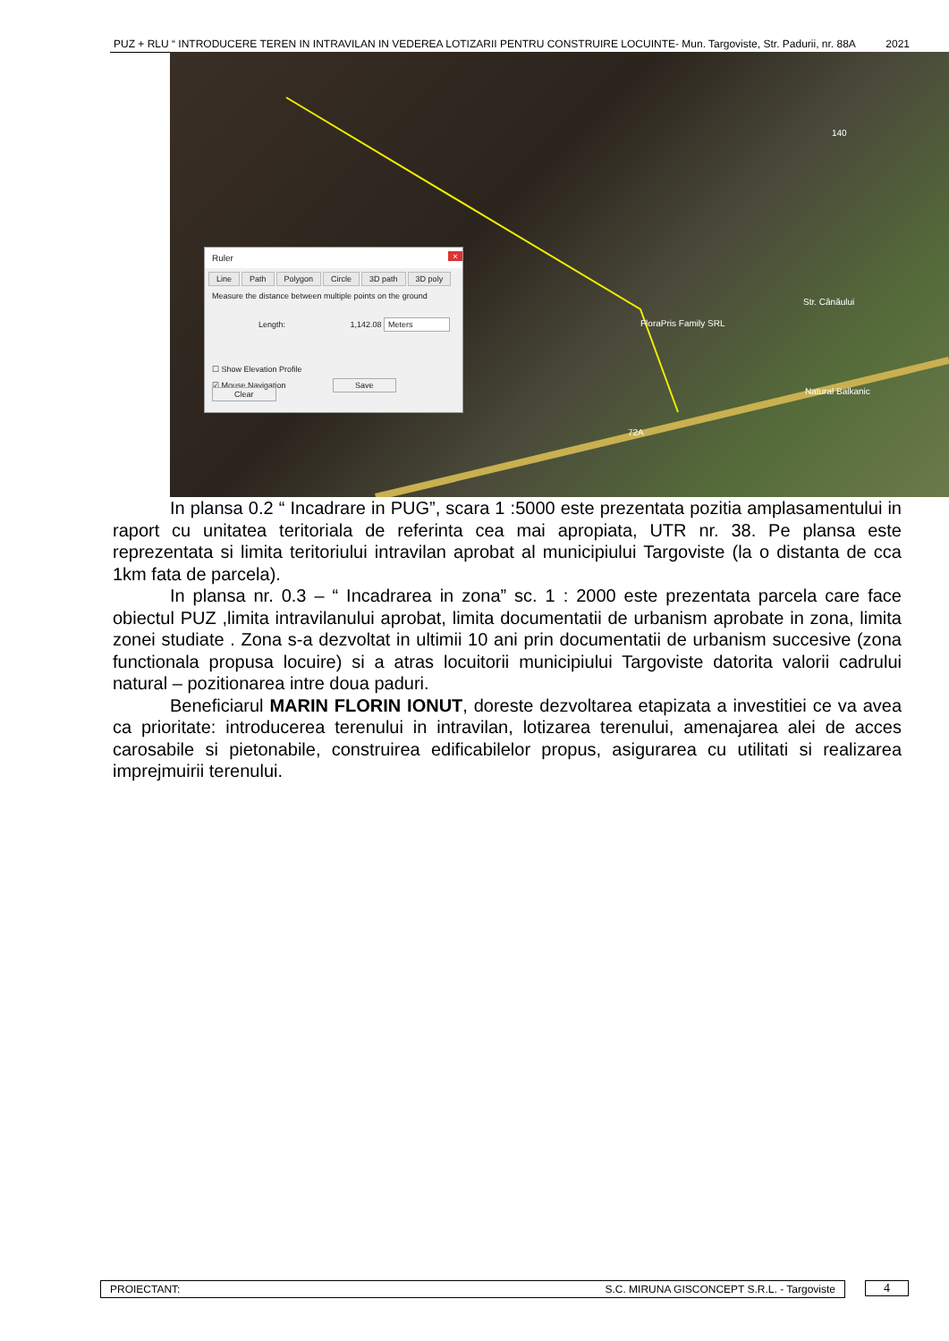PUZ + RLU “ INTRODUCERE TEREN IN INTRAVILAN IN VEDEREA LOTIZARII PENTRU CONSTRUIRE LOCUINTE- Mun. Targoviste, Str. Padurii, nr. 88A 2021
FloraPris Family SRL
Str. Cânăului
Natural Balkanic
140
72A
Ruler ×
Line Path Polygon Circle 3D path 3D poly
Measure the distance between multiple points on the ground
Length: 1,142.08 Meters
☐ Show Elevation Profile
☑ Mouse Navigation Save Clear
In plansa 0.2 “ Incadrare in PUG”, scara 1 :5000 este prezentata pozitia amplasamentului in raport cu unitatea teritoriala de referinta cea mai apropiata, UTR nr. 38. Pe plansa este reprezentata si limita teritoriului intravilan aprobat al municipiului Targoviste (la o distanta de cca 1km fata de parcela).
In plansa nr. 0.3 – “ Incadrarea in zona” sc. 1 : 2000 este prezentata parcela care face obiectul PUZ ,limita intravilanului aprobat, limita documentatii de urbanism aprobate in zona, limita zonei studiate . Zona s-a dezvoltat in ultimii 10 ani prin documentatii de urbanism succesive (zona functionala propusa locuire) si a atras locuitorii municipiului Targoviste datorita valorii cadrului natural – pozitionarea intre doua paduri.
Beneficiarul MARIN FLORIN IONUT, doreste dezvoltarea etapizata a investitiei ce va avea ca prioritate: introducerea terenului in intravilan, lotizarea terenului, amenajarea alei de acces carosabile si pietonabile, construirea edificabilelor propus, asigurarea cu utilitati si realizarea imprejmuirii terenului.
PROIECTANT: S.C. MIRUNA GISCONCEPT S.R.L. - Targoviste 4